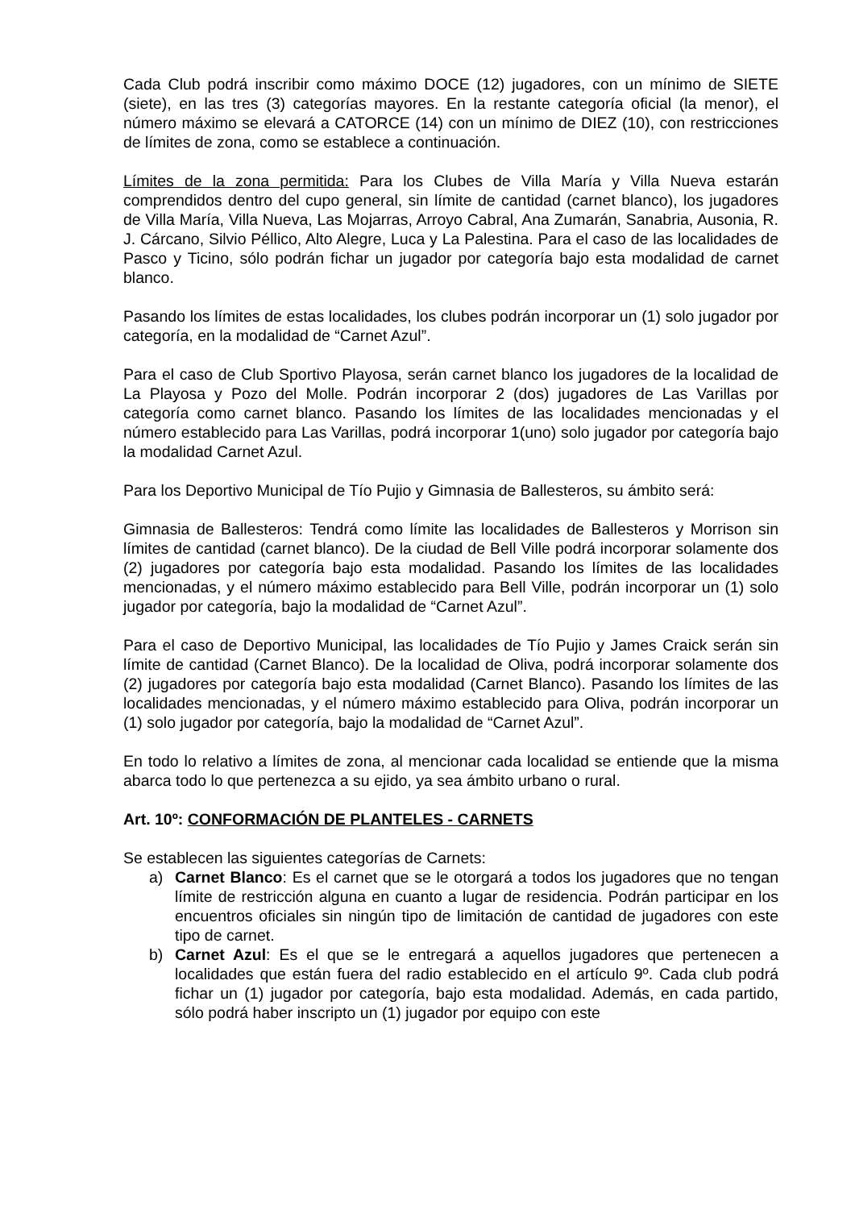Cada Club podrá inscribir como máximo DOCE (12) jugadores, con un mínimo de SIETE (siete), en las tres (3) categorías mayores. En la restante categoría oficial (la menor), el número máximo se elevará a CATORCE (14) con un mínimo de DIEZ (10), con restricciones de límites de zona, como se establece a continuación.
Límites de la zona permitida: Para los Clubes de Villa María y Villa Nueva estarán comprendidos dentro del cupo general, sin límite de cantidad (carnet blanco), los jugadores de Villa María, Villa Nueva, Las Mojarras, Arroyo Cabral, Ana Zumarán, Sanabria, Ausonia, R. J. Cárcano, Silvio Péllico, Alto Alegre, Luca y La Palestina. Para el caso de las localidades de Pasco y Ticino, sólo podrán fichar un jugador por categoría bajo esta modalidad de carnet blanco.
Pasando los límites de estas localidades, los clubes podrán incorporar un (1) solo jugador por categoría, en la modalidad de “Carnet Azul”.
Para el caso de Club Sportivo Playosa, serán carnet blanco los jugadores de la localidad de La Playosa y Pozo del Molle. Podrán incorporar 2 (dos) jugadores de Las Varillas por categoría como carnet blanco. Pasando los límites de las localidades mencionadas y el número establecido para Las Varillas, podrá incorporar 1(uno) solo jugador por categoría bajo la modalidad Carnet Azul.
Para los Deportivo Municipal de Tío Pujio y Gimnasia de Ballesteros, su ámbito será:
Gimnasia de Ballesteros: Tendrá como límite las localidades de Ballesteros y Morrison sin límites de cantidad (carnet blanco). De la ciudad de Bell Ville podrá incorporar solamente dos (2) jugadores por categoría bajo esta modalidad. Pasando los límites de las localidades mencionadas, y el número máximo establecido para Bell Ville, podrán incorporar un (1) solo jugador por categoría, bajo la modalidad de “Carnet Azul”.
Para el caso de Deportivo Municipal, las localidades de Tío Pujio y James Craick serán sin límite de cantidad (Carnet Blanco). De la localidad de Oliva, podrá incorporar solamente dos (2) jugadores por categoría bajo esta modalidad (Carnet Blanco). Pasando los límites de las localidades mencionadas, y el número máximo establecido para Oliva, podrán incorporar un (1) solo jugador por categoría, bajo la modalidad de “Carnet Azul”.
En todo lo relativo a límites de zona, al mencionar cada localidad se entiende que la misma abarca todo lo que pertenezca a su ejido, ya sea ámbito urbano o rural.
Art. 10º: CONFORMACIÓN DE PLANTELES - CARNETS
Se establecen las siguientes categorías de Carnets:
a) Carnet Blanco: Es el carnet que se le otorgará a todos los jugadores que no tengan límite de restricción alguna en cuanto a lugar de residencia. Podrán participar en los encuentros oficiales sin ningún tipo de limitación de cantidad de jugadores con este tipo de carnet.
b) Carnet Azul: Es el que se le entregará a aquellos jugadores que pertenecen a localidades que están fuera del radio establecido en el artículo 9º. Cada club podrá fichar un (1) jugador por categoría, bajo esta modalidad. Además, en cada partido, sólo podrá haber inscripto un (1) jugador por equipo con este